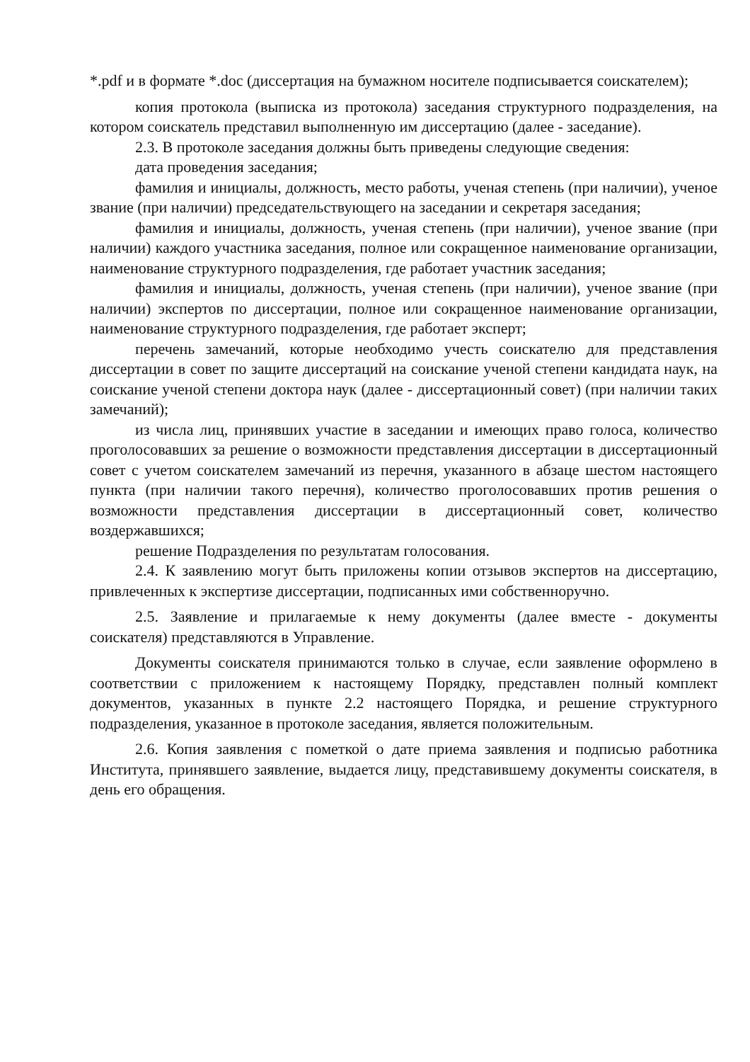*.pdf и в формате *.doc (диссертация на бумажном носителе подписывается соискателем);
копия протокола (выписка из протокола) заседания структурного подразделения, на котором соискатель представил выполненную им диссертацию (далее - заседание).
2.3. В протоколе заседания должны быть приведены следующие сведения:
дата проведения заседания;
фамилия и инициалы, должность, место работы, ученая степень (при наличии), ученое звание (при наличии) председательствующего на заседании и секретаря заседания;
фамилия и инициалы, должность, ученая степень (при наличии), ученое звание (при наличии) каждого участника заседания, полное или сокращенное наименование организации, наименование структурного подразделения, где работает участник заседания;
фамилия и инициалы, должность, ученая степень (при наличии), ученое звание (при наличии) экспертов по диссертации, полное или сокращенное наименование организации, наименование структурного подразделения, где работает эксперт;
перечень замечаний, которые необходимо учесть соискателю для представления диссертации в совет по защите диссертаций на соискание ученой степени кандидата наук, на соискание ученой степени доктора наук (далее - диссертационный совет) (при наличии таких замечаний);
из числа лиц, принявших участие в заседании и имеющих право голоса, количество проголосовавших за решение о возможности представления диссертации в диссертационный совет с учетом соискателем замечаний из перечня, указанного в абзаце шестом настоящего пункта (при наличии такого перечня), количество проголосовавших против решения о возможности представления диссертации в диссертационный совет, количество воздержавшихся;
решение Подразделения по результатам голосования.
2.4. К заявлению могут быть приложены копии отзывов экспертов на диссертацию, привлеченных к экспертизе диссертации, подписанных ими собственноручно.
2.5. Заявление и прилагаемые к нему документы (далее вместе - документы соискателя) представляются в Управление.
Документы соискателя принимаются только в случае, если заявление оформлено в соответствии с приложением к настоящему Порядку, представлен полный комплект документов, указанных в пункте 2.2 настоящего Порядка, и решение структурного подразделения, указанное в протоколе заседания, является положительным.
2.6. Копия заявления с пометкой о дате приема заявления и подписью работника Института, принявшего заявление, выдается лицу, представившему документы соискателя, в день его обращения.